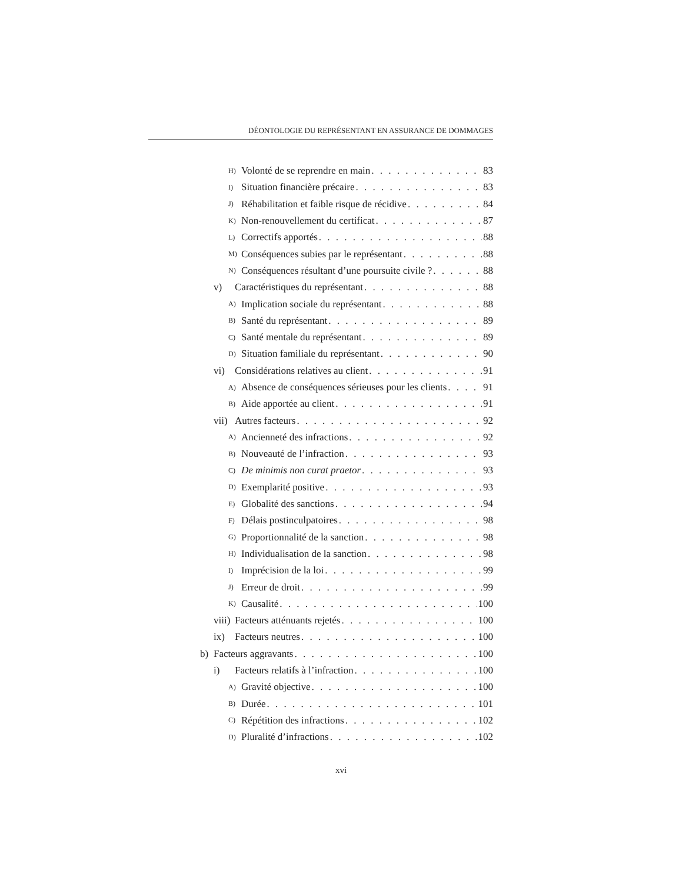DÉONTOLOGIE DU REPRÉSENTANT EN ASSURANCE DE DOMMAGES
H) Volonté de se reprendre en main 83
I) Situation financière précaire 83
J) Réhabilitation et faible risque de récidive 84
K) Non-renouvellement du certificat 87
L) Correctifs apportés 88
M) Conséquences subies par le représentant 88
N) Conséquences résultant d’une poursuite civile ? 88
v) Caractéristiques du représentant 88
A) Implication sociale du représentant 88
B) Santé du représentant 89
C) Santé mentale du représentant 89
D) Situation familiale du représentant 90
vi) Considérations relatives au client 91
A) Absence de conséquences sérieuses pour les clients 91
B) Aide apportée au client 91
vii) Autres facteurs 92
A) Ancienneté des infractions 92
B) Nouveauté de l’infraction 93
C) De minimis non curat praetor 93
D) Exemplarité positive 93
E) Globalité des sanctions 94
F) Délais postinculpatoires 98
G) Proportionnalité de la sanction 98
H) Individualisation de la sanction 98
I) Imprécision de la loi 99
J) Erreur de droit 99
K) Causalité 100
viii) Facteurs atténuants rejetés 100
ix) Facteurs neutres 100
b) Facteurs aggravants 100
i) Facteurs relatifs à l’infraction 100
A) Gravité objective 100
B) Durée 101
C) Répétition des infractions 102
D) Pluralité d’infractions 102
xvi